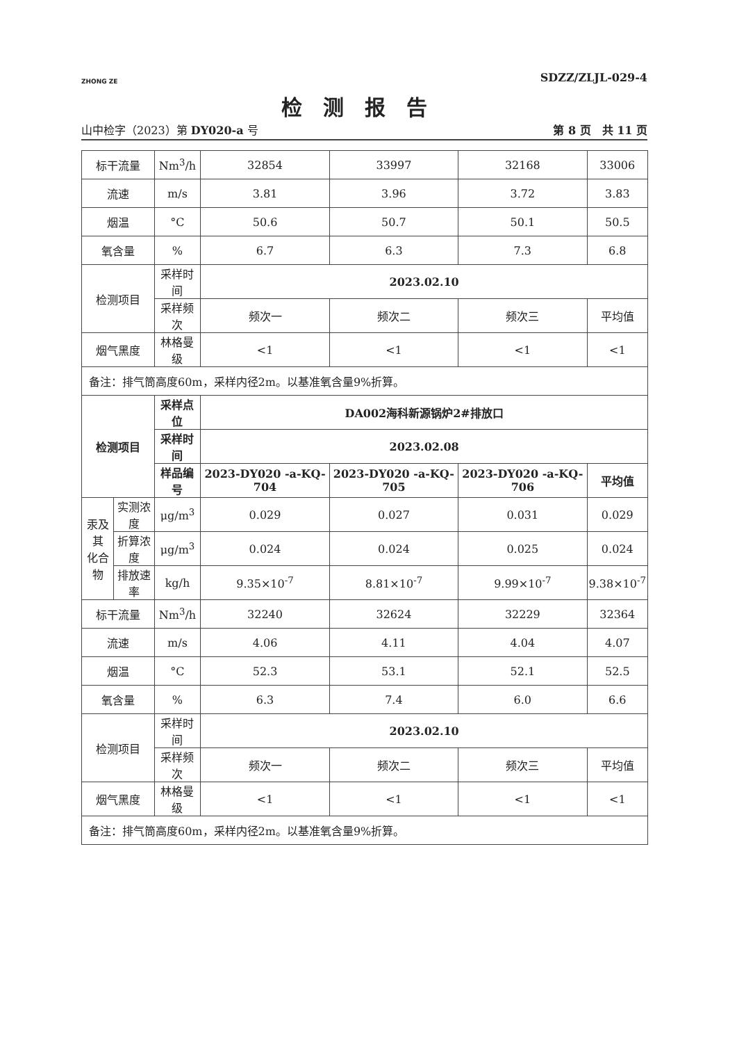ZHONG ZE
SDZZ/ZLJL-029-4
检测报告
山中检字（2023）第 DY020-a 号 第 8 页　共 11 页
| 标干流量 | | Nm<sup>3</sup>/h | 32854 | 33997 | 32168 | 33006 |
| 流速 | | m/s | 3.81 | 3.96 | 3.72 | 3.83 |
| 烟温 | | °C | 50.6 | 50.7 | 50.1 | 50.5 |
| 氧含量 | | % | 6.7 | 6.3 | 7.3 | 6.8 |
| 检测项目 | | 采样时间 | 2023.02.10 | | | |
| | | 采样频次 | 频次一 | 频次二 | 频次三 | 平均值 |
| 烟气黑度 | | 林格曼级 | <1 | <1 | <1 | <1 |
| 备注：排气筒高度60m，采样内径2m。以基准氧含量9%折算。 | | | | | | |
| 检测项目 | | 采样点位 | DA002海科新源锅炉2#排放口 | | | |
| | | 采样时间 | 2023.02.08 | | | |
| | | 样品编号 | 2023-DY020 -a-KQ-704 | 2023-DY020 -a-KQ-705 | 2023-DY020 -a-KQ-706 | 平均值 |
| 汞及其 化合物 | 实测浓度 | μg/m<sup>3</sup> | 0.029 | 0.027 | 0.031 | 0.029 |
| | 折算浓度 | μg/m<sup>3</sup> | 0.024 | 0.024 | 0.025 | 0.024 |
| | 排放速率 | kg/h | 9.35×10<sup>-7</sup> | 8.81×10<sup>-7</sup> | 9.99×10<sup>-7</sup> | 9.38×10<sup>-7</sup> |
| 标干流量 | | Nm<sup>3</sup>/h | 32240 | 32624 | 32229 | 32364 |
| 流速 | | m/s | 4.06 | 4.11 | 4.04 | 4.07 |
| 烟温 | | °C | 52.3 | 53.1 | 52.1 | 52.5 |
| 氧含量 | | % | 6.3 | 7.4 | 6.0 | 6.6 |
| 检测项目 | | 采样时间 | 2023.02.10 | | | |
| | | 采样频次 | 频次一 | 频次二 | 频次三 | 平均值 |
| 烟气黑度 | | 林格曼级 | <1 | <1 | <1 | <1 |
| 备注：排气筒高度60m，采样内径2m。以基准氧含量9%折算。 | | | | | | |